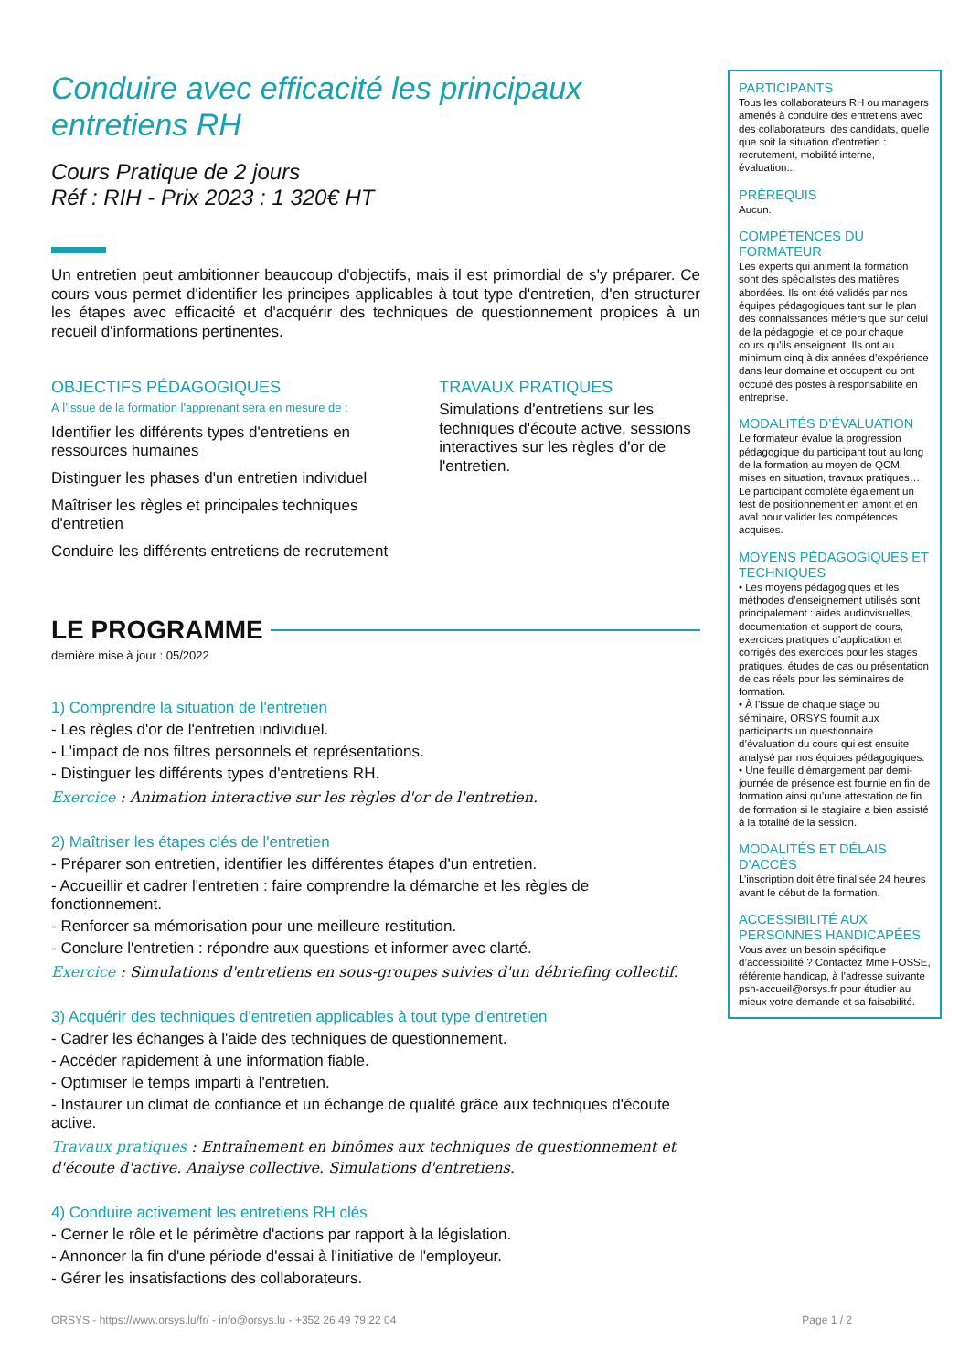Conduire avec efficacité les principaux entretiens RH
Cours Pratique de 2 jours
Réf : RIH - Prix 2023 : 1 320€ HT
Un entretien peut ambitionner beaucoup d'objectifs, mais il est primordial de s'y préparer. Ce cours vous permet d'identifier les principes applicables à tout type d'entretien, d'en structurer les étapes avec efficacité et d'acquérir des techniques de questionnement propices à un recueil d'informations pertinentes.
OBJECTIFS PÉDAGOGIQUES
À l’issue de la formation l'apprenant sera en mesure de :
Identifier les différents types d'entretiens en ressources humaines
Distinguer les phases d'un entretien individuel
Maîtriser les règles et principales techniques d'entretien
Conduire les différents entretiens de recrutement
TRAVAUX PRATIQUES
Simulations d'entretiens sur les techniques d'écoute active, sessions interactives sur les règles d'or de l'entretien.
LE PROGRAMME
dernière mise à jour : 05/2022
1) Comprendre la situation de l'entretien
- Les règles d'or de l'entretien individuel.
- L'impact de nos filtres personnels et représentations.
- Distinguer les différents types d'entretiens RH.
Exercice : Animation interactive sur les règles d'or de l'entretien.
2) Maîtriser les étapes clés de l'entretien
- Préparer son entretien, identifier les différentes étapes d'un entretien.
- Accueillir et cadrer l'entretien : faire comprendre la démarche et les règles de fonctionnement.
- Renforcer sa mémorisation pour une meilleure restitution.
- Conclure l'entretien : répondre aux questions et informer avec clarté.
Exercice : Simulations d'entretiens en sous-groupes suivies d'un débriefing collectif.
3) Acquérir des techniques d'entretien applicables à tout type d'entretien
- Cadrer les échanges à l'aide des techniques de questionnement.
- Accéder rapidement à une information fiable.
- Optimiser le temps imparti à l'entretien.
- Instaurer un climat de confiance et un échange de qualité grâce aux techniques d'écoute active.
Travaux pratiques : Entraînement en binômes aux techniques de questionnement et d'écoute d'active. Analyse collective. Simulations d'entretiens.
4) Conduire activement les entretiens RH clés
- Cerner le rôle et le périmètre d'actions par rapport à la législation.
- Annoncer la fin d'une période d'essai à l'initiative de l'employeur.
- Gérer les insatisfactions des collaborateurs.
PARTICIPANTS
Tous les collaborateurs RH ou managers amenés à conduire des entretiens avec des collaborateurs, des candidats, quelle que soit la situation d'entretien : recrutement, mobilité interne, évaluation...
PRÉREQUIS
Aucun.
COMPÉTENCES DU FORMATEUR
Les experts qui animent la formation sont des spécialistes des matières abordées. Ils ont été validés par nos équipes pédagogiques tant sur le plan des connaissances métiers que sur celui de la pédagogie, et ce pour chaque cours qu’ils enseignent. Ils ont au minimum cinq à dix années d’expérience dans leur domaine et occupent ou ont occupé des postes à responsabilité en entreprise.
MODALITÉS D’ÉVALUATION
Le formateur évalue la progression pédagogique du participant tout au long de la formation au moyen de QCM, mises en situation, travaux pratiques…
Le participant complète également un test de positionnement en amont et en aval pour valider les compétences acquises.
MOYENS PÉDAGOGIQUES ET TECHNIQUES
• Les moyens pédagogiques et les méthodes d’enseignement utilisés sont principalement : aides audiovisuelles, documentation et support de cours, exercices pratiques d’application et corrigés des exercices pour les stages pratiques, études de cas ou présentation de cas réels pour les séminaires de formation.
• À l’issue de chaque stage ou séminaire, ORSYS fournit aux participants un questionnaire d’évaluation du cours qui est ensuite analysé par nos équipes pédagogiques.
• Une feuille d’émargement par demi-journée de présence est fournie en fin de formation ainsi qu’une attestation de fin de formation si le stagiaire a bien assisté à la totalité de la session.
MODALITÉS ET DÉLAIS D’ACCÈS
L’inscription doit être finalisée 24 heures avant le début de la formation.
ACCESSIBILITÉ AUX PERSONNES HANDICAPÉES
Vous avez un besoin spécifique d’accessibilité ? Contactez Mme FOSSE, référente handicap, à l’adresse suivante psh-accueil@orsys.fr pour étudier au mieux votre demande et sa faisabilité.
ORSYS - https://www.orsys.lu/fr/ - info@orsys.lu - +352 26 49 79 22 04 Page 1 / 2